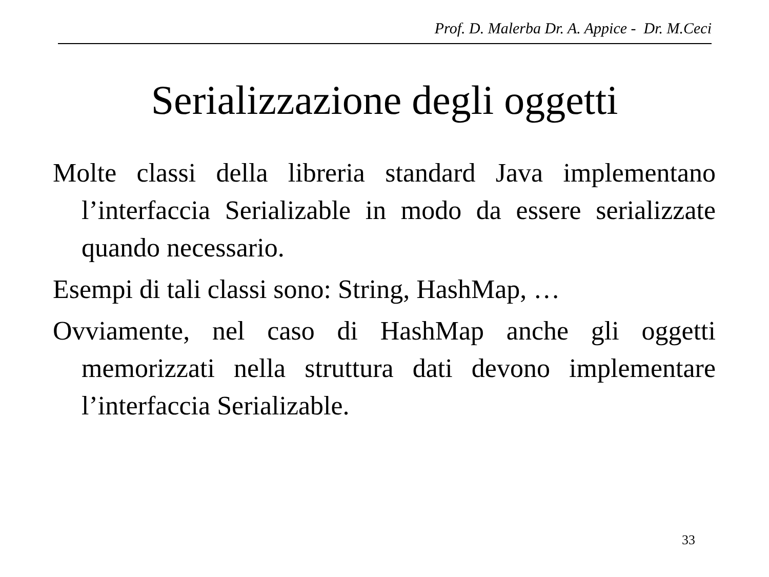Prof. D. Malerba Dr. A. Appice - Dr. M.Ceci
Serializzazione degli oggetti
Molte classi della libreria standard Java implementano l’interfaccia Serializable in modo da essere serializzate quando necessario.
Esempi di tali classi sono: String, HashMap, …
Ovviamente, nel caso di HashMap anche gli oggetti memorizzati nella struttura dati devono implementare l’interfaccia Serializable.
33